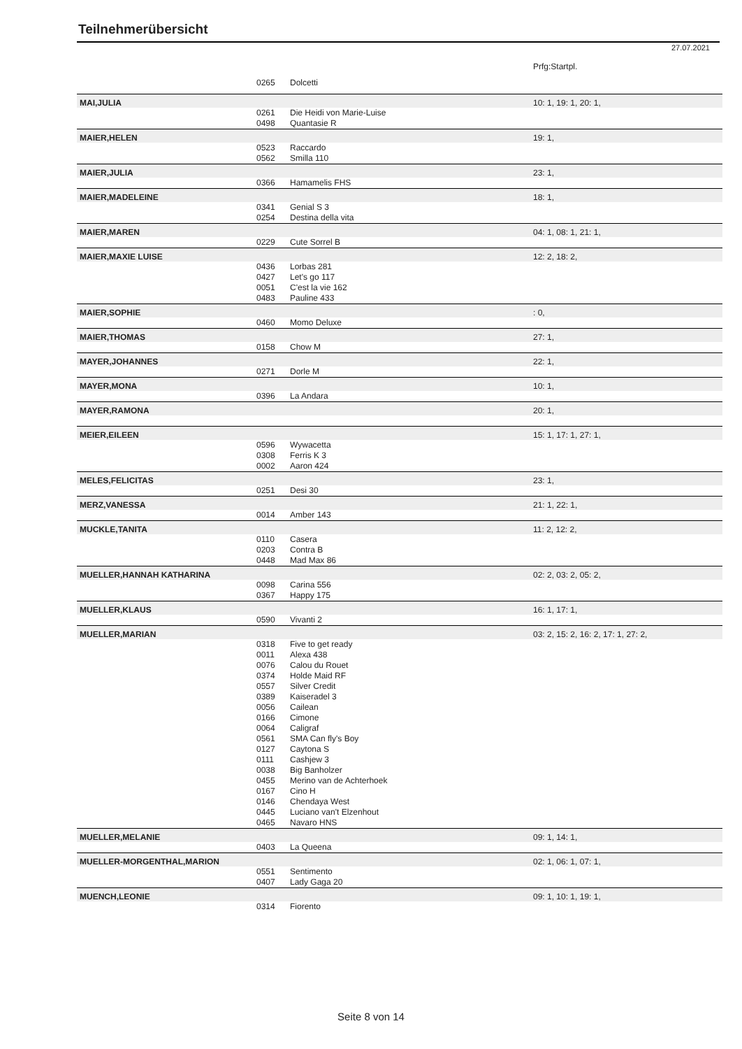Teilnehmerübersicht
27.07.2021
| | | | Prfg:Startpl. |
| | 0265 | Dolcetti | |
| MAI,JULIA | | | 10: 1, 19: 1, 20: 1, |
| | 0261 | Die Heidi von Marie-Luise | |
| | 0498 | Quantasie R | |
| MAIER,HELEN | | | 19: 1, |
| | 0523 | Raccardo | |
| | 0562 | Smilla 110 | |
| MAIER,JULIA | | | 23: 1, |
| | 0366 | Hamamelis FHS | |
| MAIER,MADELEINE | | | 18: 1, |
| | 0341 | Genial S 3 | |
| | 0254 | Destina della vita | |
| MAIER,MAREN | | | 04: 1, 08: 1, 21: 1, |
| | 0229 | Cute Sorrel B | |
| MAIER,MAXIE LUISE | | | 12: 2, 18: 2, |
| | 0436 | Lorbas 281 | |
| | 0427 | Let's go 117 | |
| | 0051 | C'est la vie 162 | |
| | 0483 | Pauline 433 | |
| MAIER,SOPHIE | | | : 0, |
| | 0460 | Momo Deluxe | |
| MAIER,THOMAS | | | 27: 1, |
| | 0158 | Chow M | |
| MAYER,JOHANNES | | | 22: 1, |
| | 0271 | Dorle M | |
| MAYER,MONA | | | 10: 1, |
| | 0396 | La Andara | |
| MAYER,RAMONA | | | 20: 1, |
| MEIER,EILEEN | | | 15: 1, 17: 1, 27: 1, |
| | 0596 | Wywacetta | |
| | 0308 | Ferris K 3 | |
| | 0002 | Aaron 424 | |
| MELES,FELICITAS | | | 23: 1, |
| | 0251 | Desi 30 | |
| MERZ,VANESSA | | | 21: 1, 22: 1, |
| | 0014 | Amber 143 | |
| MUCKLE,TANITA | | | 11: 2, 12: 2, |
| | 0110 | Casera | |
| | 0203 | Contra B | |
| | 0448 | Mad Max 86 | |
| MUELLER,HANNAH KATHARINA | | | 02: 2, 03: 2, 05: 2, |
| | 0098 | Carina 556 | |
| | 0367 | Happy 175 | |
| MUELLER,KLAUS | | | 16: 1, 17: 1, |
| | 0590 | Vivanti 2 | |
| MUELLER,MARIAN | | | 03: 2, 15: 2, 16: 2, 17: 1, 27: 2, |
| | 0318 | Five to get ready | |
| | 0011 | Alexa 438 | |
| | 0076 | Calou du Rouet | |
| | 0374 | Holde Maid RF | |
| | 0557 | Silver Credit | |
| | 0389 | Kaiseradel 3 | |
| | 0056 | Cailean | |
| | 0166 | Cimone | |
| | 0064 | Caligraf | |
| | 0561 | SMA Can fly's Boy | |
| | 0127 | Caytona S | |
| | 0111 | Cashjew 3 | |
| | 0038 | Big Banholzer | |
| | 0455 | Merino van de Achterhoek | |
| | 0167 | Cino H | |
| | 0146 | Chendaya West | |
| | 0445 | Luciano van't Elzenhout | |
| | 0465 | Navaro HNS | |
| MUELLER,MELANIE | | | 09: 1, 14: 1, |
| | 0403 | La Queena | |
| MUELLER-MORGENTHAL,MARION | | | 02: 1, 06: 1, 07: 1, |
| | 0551 | Sentimento | |
| | 0407 | Lady Gaga 20 | |
| MUENCH,LEONIE | | | 09: 1, 10: 1, 19: 1, |
| | 0314 | Fiorento | |
Seite 8 von 14